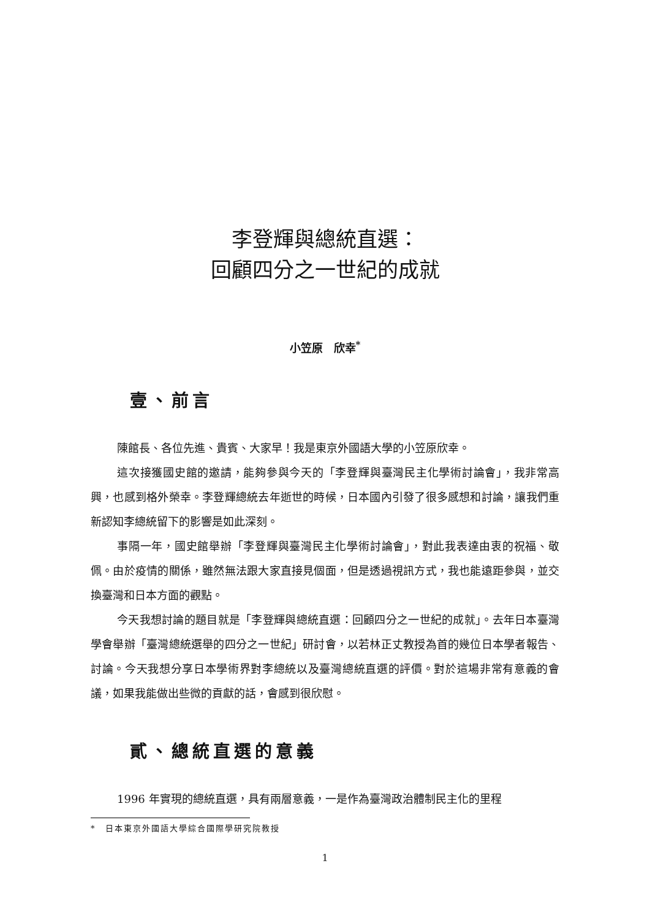李登輝與總統直選：
回顧四分之一世紀的成就
小笠原　欣幸<sup>*</sup>
壹、前言
陳館長、各位先進、貴賓、大家早！我是東京外國語大學的小笠原欣幸。
這次接獲國史館的邀請，能夠參與今天的「李登輝與臺灣民主化學術討論會」，我非常高興，也感到格外榮幸。李登輝總統去年逝世的時候，日本國內引發了很多感想和討論，讓我們重新認知李總統留下的影響是如此深刻。
事隔一年，國史館舉辦「李登輝與臺灣民主化學術討論會」，對此我表達由衷的祝福、敬佩。由於疫情的關係，雖然無法跟大家直接見個面，但是透過視訊方式，我也能遠距參與，並交換臺灣和日本方面的觀點。
今天我想討論的題目就是「李登輝與總統直選：回顧四分之一世紀的成就」。去年日本臺灣學會舉辦「臺灣總統選舉的四分之一世紀」研討會，以若林正丈教授為首的幾位日本學者報告、討論。今天我想分享日本學術界對李總統以及臺灣總統直選的評價。對於這場非常有意義的會議，如果我能做出些微的貢獻的話，會感到很欣慰。
貳、總統直選的意義
1996 年實現的總統直選，具有兩層意義，一是作為臺灣政治體制民主化的里程
*　日本東京外國語大學綜合國際學研究院教授
1